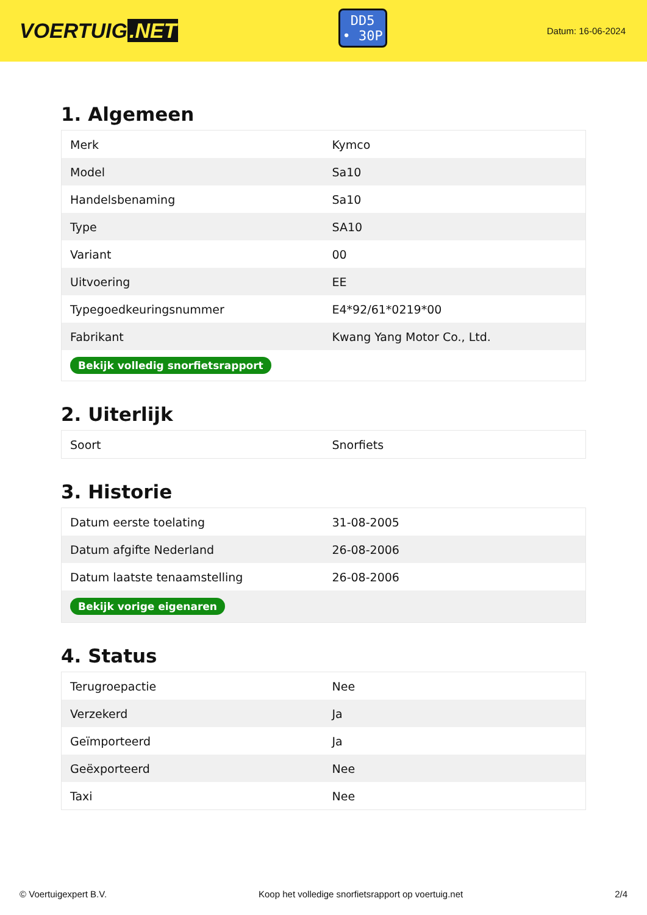VOERTUIG.NET
DD5
• 30P
Datum: 16-06-2024
1. Algemeen
| Merk | Kymco |
| Model | Sa10 |
| Handelsbenaming | Sa10 |
| Type | SA10 |
| Variant | 00 |
| Uitvoering | EE |
| Typegoedkeuringsnummer | E4*92/61*0219*00 |
| Fabrikant | Kwang Yang Motor Co., Ltd. |
| Bekijk volledig snorfietsrapport | |
2. Uiterlijk
| Soort | Snorfiets |
3. Historie
| Datum eerste toelating | 31-08-2005 |
| Datum afgifte Nederland | 26-08-2006 |
| Datum laatste tenaamstelling | 26-08-2006 |
| Bekijk vorige eigenaren | |
4. Status
| Terugroepactie | Nee |
| Verzekerd | Ja |
| Geïmporteerd | Ja |
| Geëxporteerd | Nee |
| Taxi | Nee |
© Voertuigexpert B.V. Koop het volledige snorfietsrapport op voertuig.net 2/4